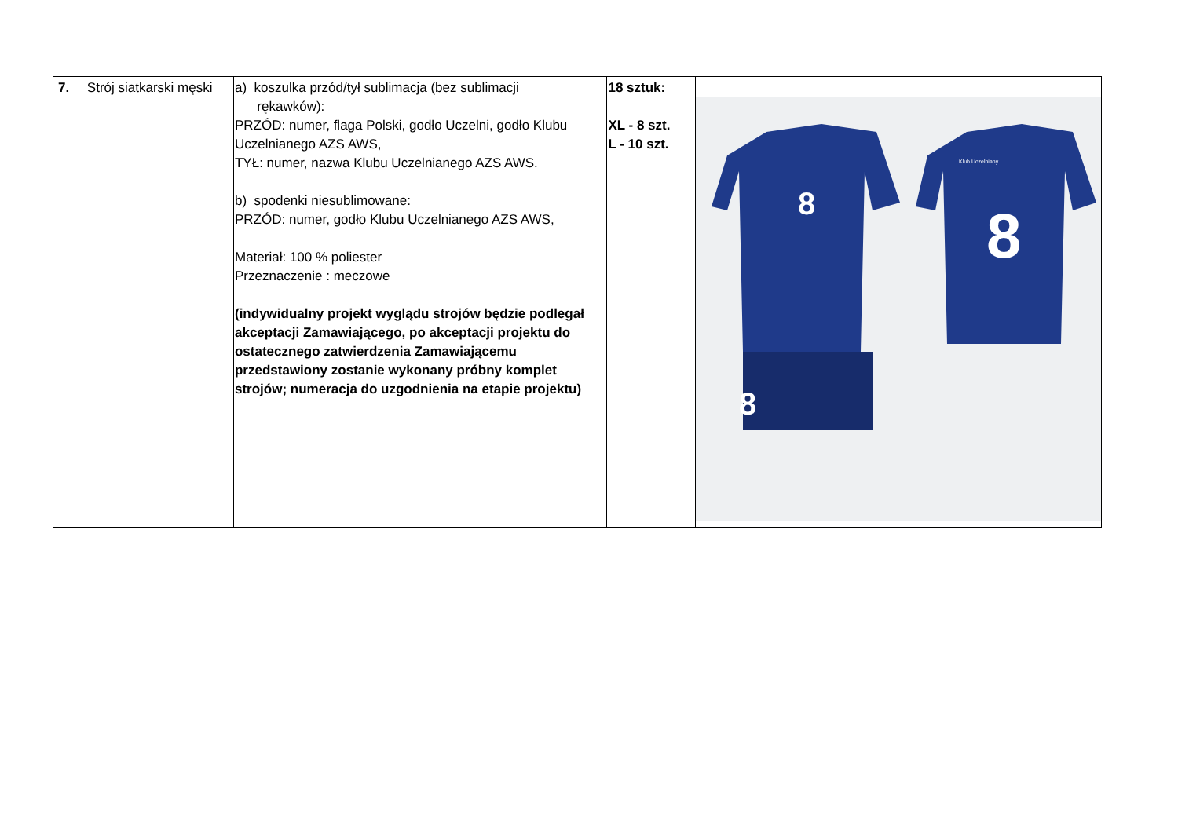| 7. | Strój siatkarski męski | a) koszulka przód/tył sublimacja (bez sublimacji rękawków): PRZÓD: numer, flaga Polski, godło Uczelni, godło Klubu Uczelnianego AZS AWS, TYŁ: numer, nazwa Klubu Uczelnianego AZS AWS. b) spodenki niesublimowane: PRZÓD: numer, godło Klubu Uczelnianego AZS AWS, Materiał: 100 % poliester Przeznaczenie : meczowe (indywidualny projekt wyglądu strojów będzie podlegał akceptacji Zamawiającego, po akceptacji projektu do ostatecznego zatwierdzenia Zamawiającemu przedstawiony zostanie wykonany próbny komplet strojów; numeracja do uzgodnienia na etapie projektu) | 18 sztuk: XL - 8 szt. L - 10 szt. | 8 8 Klub Uczelniany 8 |